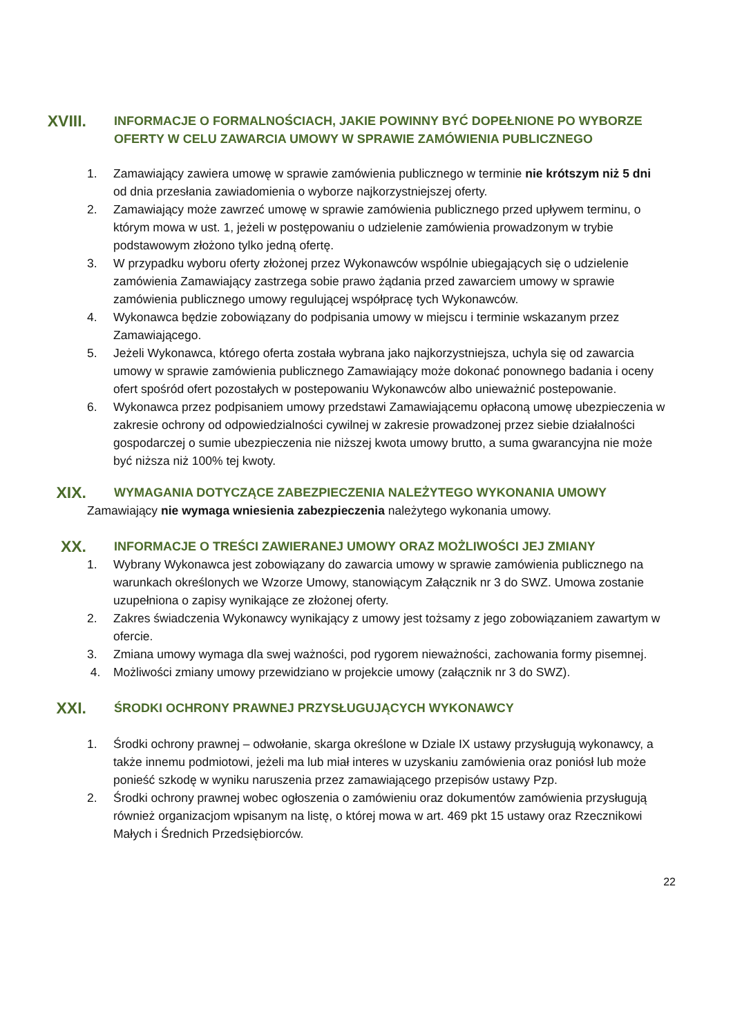XVIII.
INFORMACJE O FORMALNOŚCIACH, JAKIE POWINNY BYĆ DOPEŁNIONE PO WYBORZE OFERTY W CELU ZAWARCIA UMOWY W SPRAWIE ZAMÓWIENIA PUBLICZNEGO
1. Zamawiający zawiera umowę w sprawie zamówienia publicznego w terminie nie krótszym niż 5 dni od dnia przesłania zawiadomienia o wyborze najkorzystniejszej oferty.
2. Zamawiający może zawrzeć umowę w sprawie zamówienia publicznego przed upływem terminu, o którym mowa w ust. 1, jeżeli w postępowaniu o udzielenie zamówienia prowadzonym w trybie podstawowym złożono tylko jedną ofertę.
3. W przypadku wyboru oferty złożonej przez Wykonawców wspólnie ubiegających się o udzielenie zamówienia Zamawiający zastrzega sobie prawo żądania przed zawarciem umowy w sprawie zamówienia publicznego umowy regulującej współpracę tych Wykonawców.
4. Wykonawca będzie zobowiązany do podpisania umowy w miejscu i terminie wskazanym przez Zamawiającego.
5. Jeżeli Wykonawca, którego oferta została wybrana jako najkorzystniejsza, uchyla się od zawarcia umowy w sprawie zamówienia publicznego Zamawiający może dokonać ponownego badania i oceny ofert spośród ofert pozostałych w postepowaniu Wykonawców albo unieważnić postepowanie.
6. Wykonawca przez podpisaniem umowy przedstawi Zamawiającemu opłaconą umowę ubezpieczenia w zakresie ochrony od odpowiedzialności cywilnej w zakresie prowadzonej przez siebie działalności gospodarczej o sumie ubezpieczenia nie niższej kwota umowy brutto, a suma gwarancyjna nie może być niższa niż 100% tej kwoty.
XIX.
WYMAGANIA DOTYCZĄCE ZABEZPIECZENIA NALEŻYTEGO WYKONANIA UMOWY
Zamawiający nie wymaga wniesienia zabezpieczenia należytego wykonania umowy.
XX.
INFORMACJE O TREŚCI ZAWIERANEJ UMOWY ORAZ MOŻLIWOŚCI JEJ ZMIANY
1. Wybrany Wykonawca jest zobowiązany do zawarcia umowy w sprawie zamówienia publicznego na warunkach określonych we Wzorze Umowy, stanowiącym Załącznik nr 3 do SWZ. Umowa zostanie uzupełniona o zapisy wynikające ze złożonej oferty.
2. Zakres świadczenia Wykonawcy wynikający z umowy jest tożsamy z jego zobowiązaniem zawartym w ofercie.
3. Zmiana umowy wymaga dla swej ważności, pod rygorem nieważności, zachowania formy pisemnej.
4. Możliwości zmiany umowy przewidziano w projekcie umowy (załącznik nr 3 do SWZ).
XXI.
ŚRODKI OCHRONY PRAWNEJ PRZYSŁUGUJĄCYCH WYKONAWCY
1. Środki ochrony prawnej – odwołanie, skarga określone w Dziale IX ustawy przysługują wykonawcy, a także innemu podmiotowi, jeżeli ma lub miał interes w uzyskaniu zamówienia oraz poniósł lub może ponieść szkodę w wyniku naruszenia przez zamawiającego przepisów ustawy Pzp.
2. Środki ochrony prawnej wobec ogłoszenia o zamówieniu oraz dokumentów zamówienia przysługują również organizacjom wpisanym na listę, o której mowa w art. 469 pkt 15 ustawy oraz Rzecznikowi Małych i Średnich Przedsiębiorców.
22